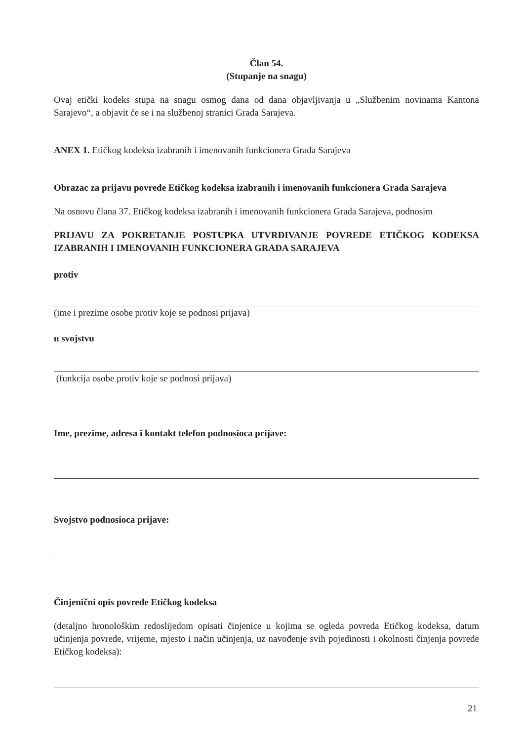Član 54.
(Stupanje na snagu)
Ovaj etički kodeks stupa na snagu osmog dana od dana objavljivanja u „Službenim novinama Kantona Sarajevo“, a objavit će se i na službenoj stranici Grada Sarajeva.
ANEX 1. Etičkog kodeksa izabranih i imenovanih funkcionera Grada Sarajeva
Obrazac za prijavu povrede Etičkog kodeksa izabranih i imenovanih funkcionera Grada Sarajeva
Na osnovu člana 37. Etičkog kodeksa izabranih i imenovanih funkcionera Grada Sarajeva, podnosim
PRIJAVU ZA POKRETANJE POSTUPKA UTVRĐIVANJE POVREDE ETIČKOG KODEKSA IZABRANIH I IMENOVANIH FUNKCIONERA GRADA SARAJEVA
protiv
(ime i prezime osobe protiv koje se podnosi prijava)
u svojstvu
(funkcija osobe protiv koje se podnosi prijava)
Ime, prezime, adresa i kontakt telefon podnosioca prijave:
Svojstvo podnosioca prijave:
Činjenični opis povrede Etičkog kodeksa
(detaljno hronološkim redoslijedom opisati činjenice u kojima se ogleda povreda Etičkog kodeksa, datum učinjenja povrede, vrijeme, mjesto i način učinjenja, uz navođenje svih pojedinosti i okolnosti činjenja povrede Etičkog kodeksa):
21